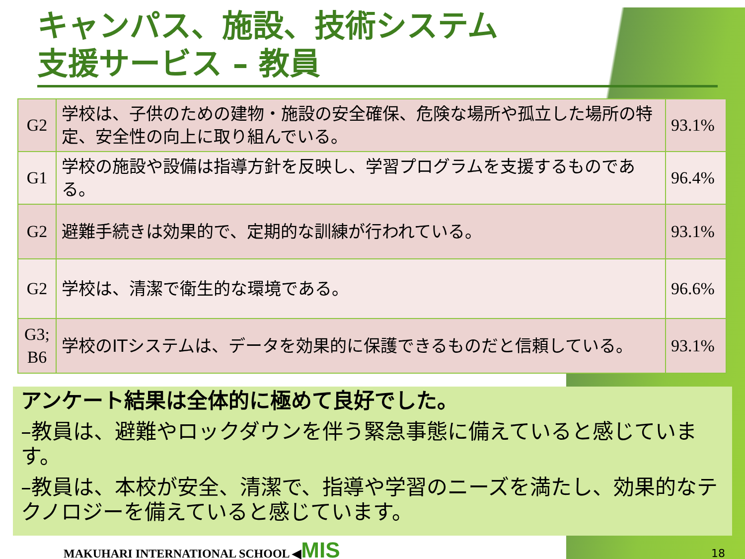キャンパス、施設、技術システム
支援サービス – 教員
| G2 | 学校は、子供のための建物・施設の安全確保、危険な場所や孤立した場所の特定、安全性の向上に取り組んでいる。 | 93.1% |
| G1 | 学校の施設や設備は指導方針を反映し、学習プログラムを支援するものである。 | 96.4% |
| G2 | 避難手続きは効果的で、定期的な訓練が行われている。 | 93.1% |
| G2 | 学校は、清潔で衛生的な環境である。 | 96.6% |
| G3; B6 | 学校のITシステムは、データを効果的に保護できるものだと信頼している。 | 93.1% |
アンケート結果は全体的に極めて良好でした。
–教員は、避難やロックダウンを伴う緊急事態に備えていると感じています。
–教員は、本校が安全、清潔で、指導や学習のニーズを満たし、効果的なテクノロジーを備えていると感じています。
MAKUHARI INTERNATIONAL SCHOOL ◀MIS
18